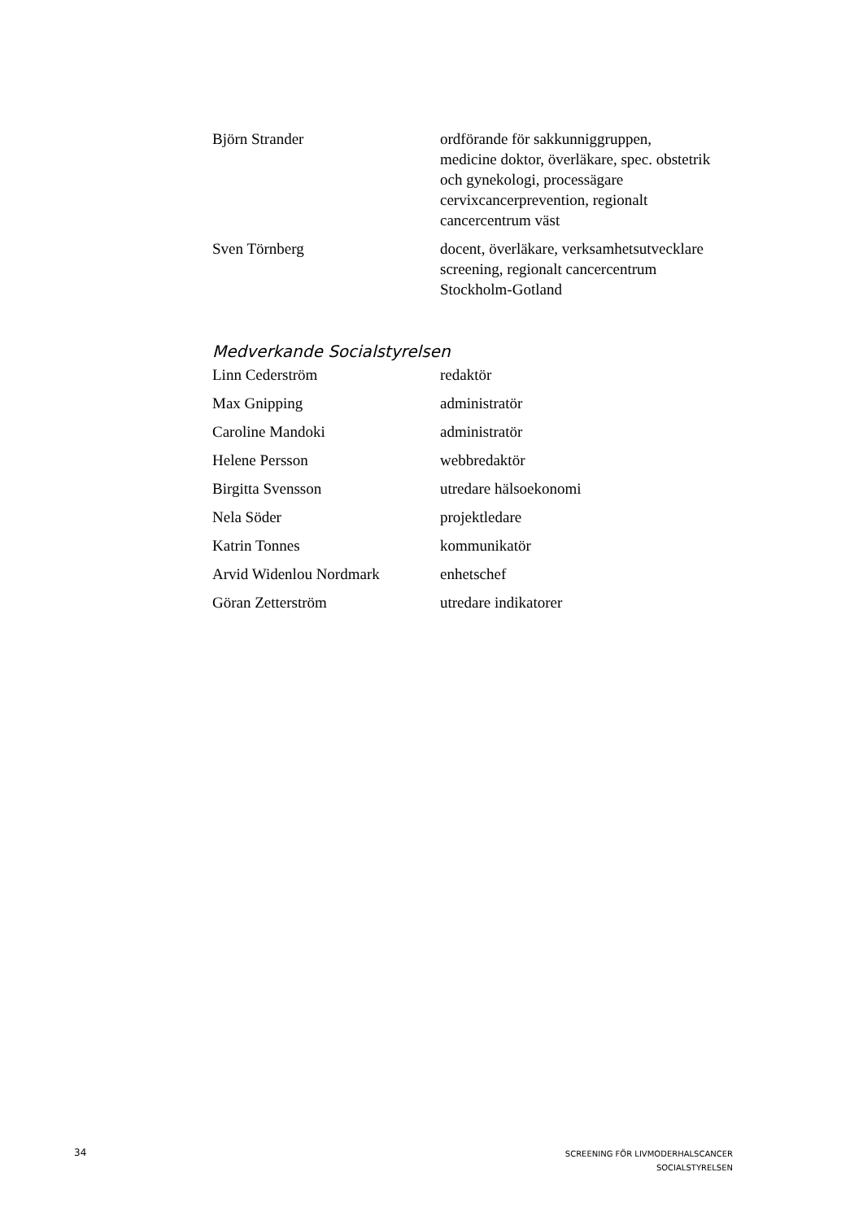| Björn Strander | ordförande för sakkunniggruppen, medicine doktor, överläkare, spec. obstetrik och gynekologi, processägare cervixcancerprevention, regionalt cancercentrum väst |
| Sven Törnberg | docent, överläkare, verksamhetsutvecklare screening, regionalt cancercentrum Stockholm-Gotland |
Medverkande Socialstyrelsen
| Linn Cederström | redaktör |
| Max Gnipping | administratör |
| Caroline Mandoki | administratör |
| Helene Persson | webbredaktör |
| Birgitta Svensson | utredare hälsoekonomi |
| Nela Söder | projektledare |
| Katrin Tonnes | kommunikatör |
| Arvid Widenlou Nordmark | enhetschef |
| Göran Zetterström | utredare indikatorer |
34
SCREENING FÖR LIVMODERHALSCANCER
SOCIALSTYRELSEN